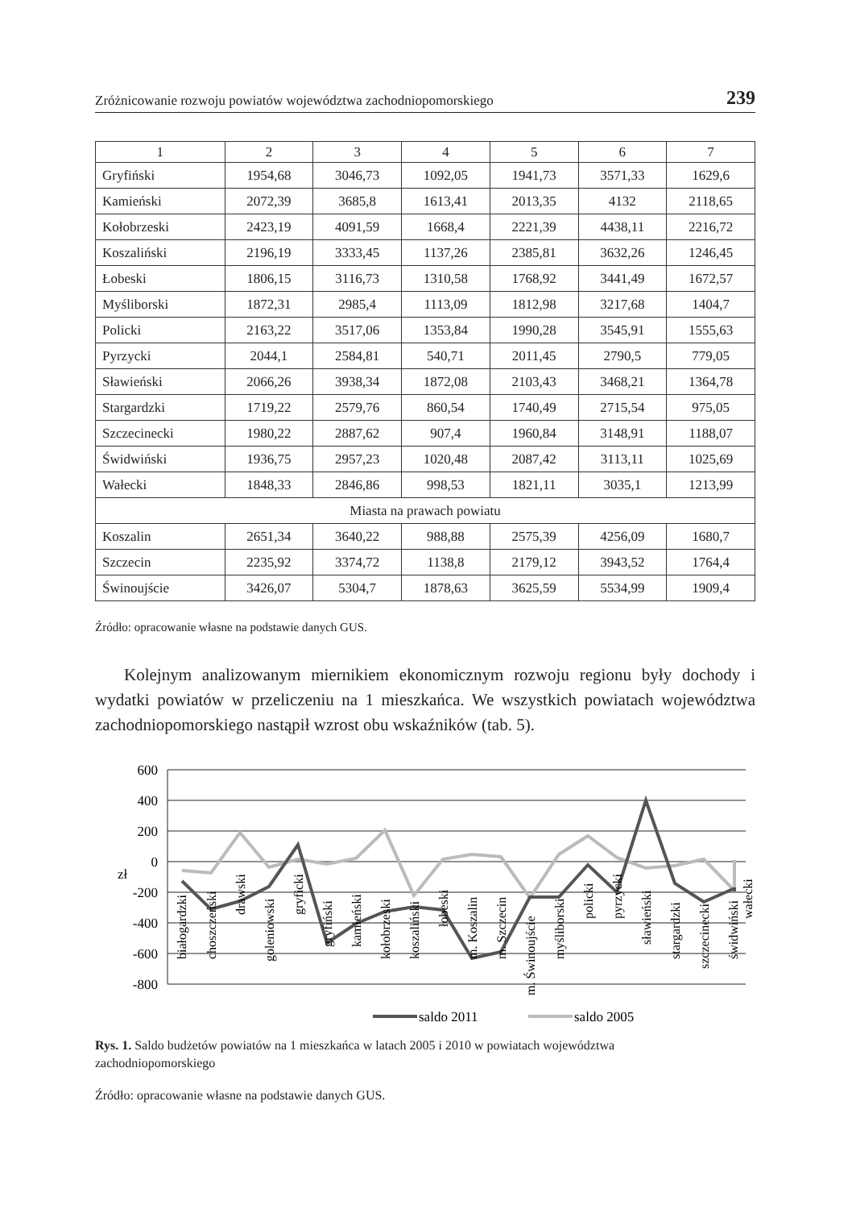Zróżnicowanie rozwoju powiatów województwa zachodniopomorskiego 239
| 1 | 2 | 3 | 4 | 5 | 6 | 7 |
| --- | --- | --- | --- | --- | --- | --- |
| Gryfiński | 1954,68 | 3046,73 | 1092,05 | 1941,73 | 3571,33 | 1629,6 |
| Kamieński | 2072,39 | 3685,8 | 1613,41 | 2013,35 | 4132 | 2118,65 |
| Kołobrzeski | 2423,19 | 4091,59 | 1668,4 | 2221,39 | 4438,11 | 2216,72 |
| Koszaliński | 2196,19 | 3333,45 | 1137,26 | 2385,81 | 3632,26 | 1246,45 |
| Łobeski | 1806,15 | 3116,73 | 1310,58 | 1768,92 | 3441,49 | 1672,57 |
| Myśliborski | 1872,31 | 2985,4 | 1113,09 | 1812,98 | 3217,68 | 1404,7 |
| Policki | 2163,22 | 3517,06 | 1353,84 | 1990,28 | 3545,91 | 1555,63 |
| Pyrzycki | 2044,1 | 2584,81 | 540,71 | 2011,45 | 2790,5 | 779,05 |
| Sławieński | 2066,26 | 3938,34 | 1872,08 | 2103,43 | 3468,21 | 1364,78 |
| Stargardzki | 1719,22 | 2579,76 | 860,54 | 1740,49 | 2715,54 | 975,05 |
| Szczecinecki | 1980,22 | 2887,62 | 907,4 | 1960,84 | 3148,91 | 1188,07 |
| Świdwiński | 1936,75 | 2957,23 | 1020,48 | 2087,42 | 3113,11 | 1025,69 |
| Wałecki | 1848,33 | 2846,86 | 998,53 | 1821,11 | 3035,1 | 1213,99 |
| Miasta na prawach powiatu | | | | | | |
| Koszalin | 2651,34 | 3640,22 | 988,88 | 2575,39 | 4256,09 | 1680,7 |
| Szczecin | 2235,92 | 3374,72 | 1138,8 | 2179,12 | 3943,52 | 1764,4 |
| Świnoujście | 3426,07 | 5304,7 | 1878,63 | 3625,59 | 5534,99 | 1909,4 |
Źródło: opracowanie własne na podstawie danych GUS.
Kolejnym analizowanym miernikiem ekonomicznym rozwoju regionu były dochody i wydatki powiatów w przeliczeniu na 1 mieszkańca. We wszystkich powiatach województwa zachodniopomorskiego nastąpił wzrost obu wskaźników (tab. 5).
600
400
200
0
-200
-400
-600
-800
zł
białogardzki
choszczeński
drawski
goleniowski
gryficki
gryfiński
kamieński
kołobrzeski
koszaliński
łobeski
m. Koszalin
m. Szczecin
m. Świnoujście
myśliborski
policki
pyrzycki
sławieński
stargardzki
szczecinecki
świdwiński
wałecki
saldo 2011
saldo 2005
Rys. 1. Saldo budżetów powiatów na 1 mieszkańca w latach 2005 i 2010 w powiatach województwa zachodniopomorskiego
Źródło: opracowanie własne na podstawie danych GUS.